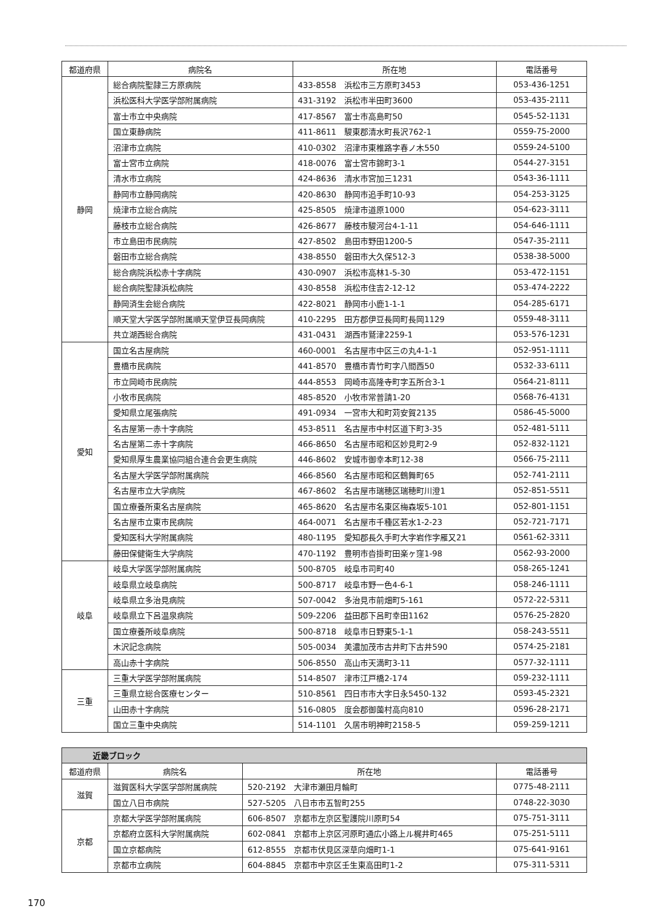| 都道府県 | 病院名 | 所在地 | 電話番号 |
| --- | --- | --- | --- |
| 静岡 | 総合病院聖隷三方原病院 | 433-8558 浜松市三方原町3453 | 053-436-1251 |
| | 浜松医科大学医学部附属病院 | 431-3192 浜松市半田町3600 | 053-435-2111 |
| | 富士市立中央病院 | 417-8567 富士市高島町50 | 0545-52-1131 |
| | 国立東静病院 | 411-8611 駿東郡清水町長沢762-1 | 0559-75-2000 |
| | 沼津市立病院 | 410-0302 沼津市東椎路字春ノ木550 | 0559-24-5100 |
| | 富士宮市立病院 | 418-0076 富士宮市錦町3-1 | 0544-27-3151 |
| | 清水市立病院 | 424-8636 清水市宮加三1231 | 0543-36-1111 |
| | 静岡市立静岡病院 | 420-8630 静岡市追手町10-93 | 054-253-3125 |
| | 焼津市立総合病院 | 425-8505 焼津市道原1000 | 054-623-3111 |
| | 藤枝市立総合病院 | 426-8677 藤枝市駿河台4-1-11 | 054-646-1111 |
| | 市立島田市民病院 | 427-8502 島田市野田1200-5 | 0547-35-2111 |
| | 磐田市立総合病院 | 438-8550 磐田市大久保512-3 | 0538-38-5000 |
| | 総合病院浜松赤十字病院 | 430-0907 浜松市高林1-5-30 | 053-472-1151 |
| | 総合病院聖隷浜松病院 | 430-8558 浜松市住吉2-12-12 | 053-474-2222 |
| | 静岡済生会総合病院 | 422-8021 静岡市小鹿1-1-1 | 054-285-6171 |
| | 順天堂大学医学部附属順天堂伊豆長岡病院 | 410-2295 田方郡伊豆長岡町長岡1129 | 0559-48-3111 |
| | 共立湖西総合病院 | 431-0431 湖西市鷲津2259-1 | 053-576-1231 |
| 愛知 | 国立名古屋病院 | 460-0001 名古屋市中区三の丸4-1-1 | 052-951-1111 |
| | 豊橋市民病院 | 441-8570 豊橋市青竹町字八間西50 | 0532-33-6111 |
| | 市立岡崎市民病院 | 444-8553 岡崎市高隆寺町字五所合3-1 | 0564-21-8111 |
| | 小牧市民病院 | 485-8520 小牧市常普請1-20 | 0568-76-4131 |
| | 愛知県立尾張病院 | 491-0934 一宮市大和町苅安賀2135 | 0586-45-5000 |
| | 名古屋第一赤十字病院 | 453-8511 名古屋市中村区道下町3-35 | 052-481-5111 |
| | 名古屋第二赤十字病院 | 466-8650 名古屋市昭和区妙見町2-9 | 052-832-1121 |
| | 愛知県厚生農業協同組合連合会更生病院 | 446-8602 安城市御幸本町12-38 | 0566-75-2111 |
| | 名古屋大学医学部附属病院 | 466-8560 名古屋市昭和区鶴舞町65 | 052-741-2111 |
| | 名古屋市立大学病院 | 467-8602 名古屋市瑞穂区瑞穂町川澄1 | 052-851-5511 |
| | 国立療養所東名古屋病院 | 465-8620 名古屋市名東区梅森坂5-101 | 052-801-1151 |
| | 名古屋市立東市民病院 | 464-0071 名古屋市千種区若水1-2-23 | 052-721-7171 |
| | 愛知医科大学附属病院 | 480-1195 愛知郡長久手町大字岩作字雁又21 | 0561-62-3311 |
| | 藤田保健衛生大学病院 | 470-1192 豊明市沓掛町田楽ヶ窪1-98 | 0562-93-2000 |
| 岐阜 | 岐阜大学医学部附属病院 | 500-8705 岐阜市司町40 | 058-265-1241 |
| | 岐阜県立岐阜病院 | 500-8717 岐阜市野一色4-6-1 | 058-246-1111 |
| | 岐阜県立多治見病院 | 507-0042 多治見市前畑町5-161 | 0572-22-5311 |
| | 岐阜県立下呂温泉病院 | 509-2206 益田郡下呂町幸田1162 | 0576-25-2820 |
| | 国立療養所岐阜病院 | 500-8718 岐阜市日野東5-1-1 | 058-243-5511 |
| | 木沢記念病院 | 505-0034 美濃加茂市古井町下古井590 | 0574-25-2181 |
| | 高山赤十字病院 | 506-8550 高山市天満町3-11 | 0577-32-1111 |
| 三重 | 三重大学医学部附属病院 | 514-8507 津市江戸橋2-174 | 059-232-1111 |
| | 三重県立総合医療センター | 510-8561 四日市市大字日永5450-132 | 0593-45-2321 |
| | 山田赤十字病院 | 516-0805 度会郡御薗村高向810 | 0596-28-2171 |
| | 国立三重中央病院 | 514-1101 久居市明神町2158-5 | 059-259-1211 |
| 近畿ブロック | | | |
| --- | --- | --- | --- |
| 都道府県 | 病院名 | 所在地 | 電話番号 |
| 滋賀 | 滋賀医科大学医学部附属病院 | 520-2192 大津市瀬田月輪町 | 0775-48-2111 |
| | 国立八日市病院 | 527-5205 八日市市五智町255 | 0748-22-3030 |
| 京都 | 京都大学医学部附属病院 | 606-8507 京都市左京区聖護院川原町54 | 075-751-3111 |
| | 京都府立医科大学附属病院 | 602-0841 京都市上京区河原町通広小路上ル梶井町465 | 075-251-5111 |
| | 国立京都病院 | 612-8555 京都市伏見区深草向畑町1-1 | 075-641-9161 |
| | 京都市立病院 | 604-8845 京都市中京区壬生東高田町1-2 | 075-311-5311 |
170